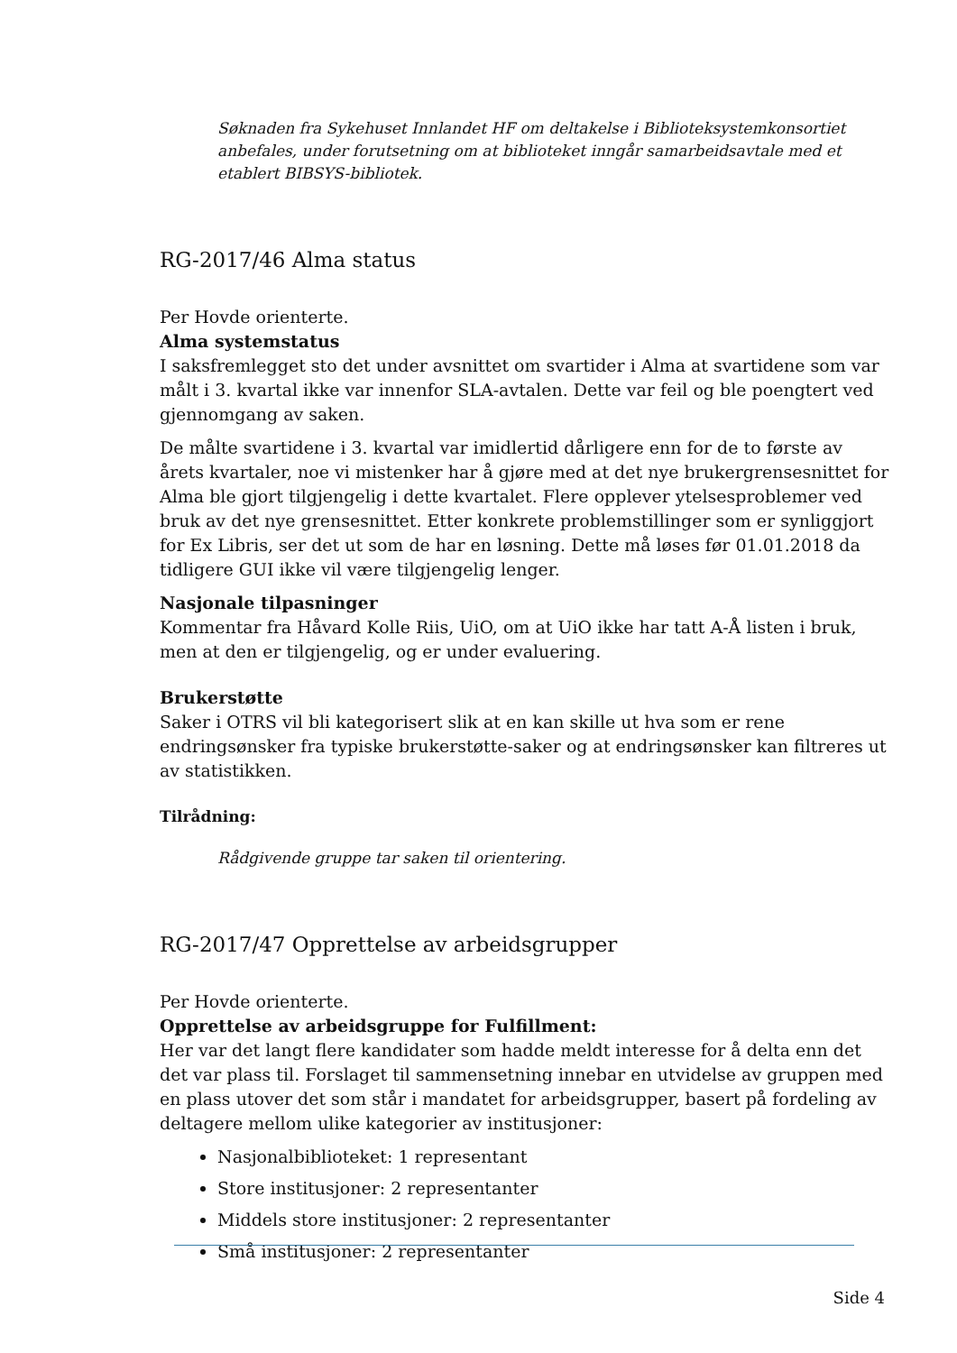Søknaden fra Sykehuset Innlandet HF om deltakelse i Biblioteksystemkonsortiet anbefales, under forutsetning om at biblioteket inngår samarbeidsavtale med et etablert BIBSYS-bibliotek.
RG-2017/46 Alma status
Per Hovde orienterte.
Alma systemstatus
I saksfremlegget sto det under avsnittet om svartider i Alma at svartidene som var målt i 3. kvartal ikke var innenfor SLA-avtalen. Dette var feil og ble poengtert ved gjennomgang av saken.
De målte svartidene i 3. kvartal var imidlertid dårligere enn for de to første av årets kvartaler, noe vi mistenker har å gjøre med at det nye brukergrensesnittet for Alma ble gjort tilgjengelig i dette kvartalet. Flere opplever ytelsesproblemer ved bruk av det nye grensesnittet. Etter konkrete problemstillinger som er synliggjort for Ex Libris, ser det ut som de har en løsning. Dette må løses før 01.01.2018 da tidligere GUI ikke vil være tilgjengelig lenger.
Nasjonale tilpasninger
Kommentar fra Håvard Kolle Riis, UiO, om at UiO ikke har tatt A-Å listen i bruk, men at den er tilgjengelig, og er under evaluering.
Brukerstøtte
Saker i OTRS vil bli kategorisert slik at en kan skille ut hva som er rene endringsønsker fra typiske brukerstøtte-saker og at endringsønsker kan filtreres ut av statistikken.
Tilrådning:
Rådgivende gruppe tar saken til orientering.
RG-2017/47 Opprettelse av arbeidsgrupper
Per Hovde orienterte.
Opprettelse av arbeidsgruppe for Fulfillment:
Her var det langt flere kandidater som hadde meldt interesse for å delta enn det det var plass til. Forslaget til sammensetning innebar en utvidelse av gruppen med en plass utover det som står i mandatet for arbeidsgrupper, basert på fordeling av deltagere mellom ulike kategorier av institusjoner:
Nasjonalbiblioteket: 1 representant
Store institusjoner: 2 representanter
Middels store institusjoner: 2 representanter
Små institusjoner: 2 representanter
Side 4